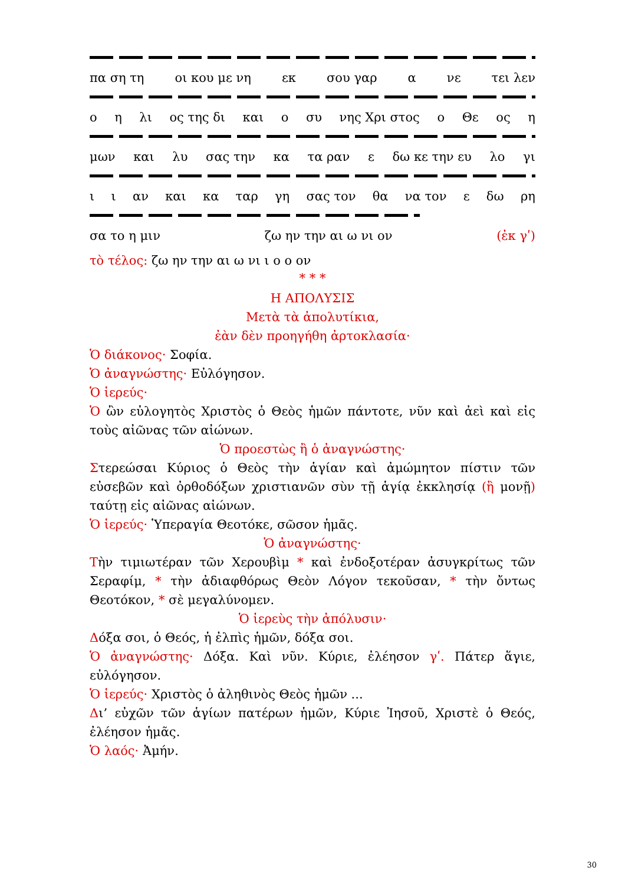πα ση τη οι κου με νη εκ σου γαρ α νε τει λεν
ο η λι ος της δι και ο συ νης Χρι στος ο Θε ος η
μων και λυ σας την κα τα ραν ε δω κε την ευ λο γι
ι ι αν και κα ταρ γη σας τον θα να τον ε δω ρη
σα το η μιν ζω ην την αι ω νι ον (ἐκ γʹ)
τὸ τέλος: ζω ην την αι ω νι ι ο ο ον
* * *
Η ΑΠΟΛΥΣΙΣ
Μετὰ τὰ ἀπολυτίκια,
ἐὰν δὲν προηγήθη ἀρτοκλασία·
Ὁ διάκονος· Σοφία.
Ὁ ἀναγνώστης· Εὐλόγησον.
Ὁ ἱερεύς·
Ὁ ὢν εὐλογητὸς Χριστὸς ὁ Θεὸς ἡμῶν πάντοτε, νῦν καὶ ἀεὶ καὶ εἰς τοὺς αἰῶνας τῶν αἰώνων.
Ὁ προεστὼς ἢ ὁ ἀναγνώστης·
Στερεώσαι Κύριος ὁ Θεὸς τὴν ἁγίαν καὶ ἀμώμητον πίστιν τῶν εὐσεβῶν καὶ ὀρθοδόξων χριστιανῶν σὺν τῇ ἁγίᾳ ἐκκλησίᾳ (ἢ μονῇ) ταύτῃ εἰς αἰῶνας αἰώνων.
Ὁ ἱερεύς· Ὑπεραγία Θεοτόκε, σῶσον ἡμᾶς.
Ὁ ἀναγνώστης·
Τὴν τιμιωτέραν τῶν Χερουβὶμ * καὶ ἐνδοξοτέραν ἀσυγκρίτως τῶν Σεραφίμ, * τὴν ἀδιαφθόρως Θεὸν Λόγον τεκοῦσαν, * τὴν ὄντως Θεοτόκον, * σὲ μεγαλύνομεν.
Ὁ ἱερεὺς τὴν ἀπόλυσιν·
Δόξα σοι, ὁ Θεός, ἡ ἐλπὶς ἡμῶν, δόξα σοι.
Ὁ ἀναγνώστης· Δόξα. Καὶ νῦν. Κύριε, ἐλέησον γʹ. Πάτερ ἅγιε, εὐλόγησον.
Ὁ ἱερεύς· Χριστὸς ὁ ἀληθινὸς Θεὸς ἡμῶν ...
Δι’ εὐχῶν τῶν ἁγίων πατέρων ἡμῶν, Κύριε Ἰησοῦ, Χριστὲ ὁ Θεός, ἐλέησον ἡμᾶς.
Ὁ λαός· Ἀμήν.
30